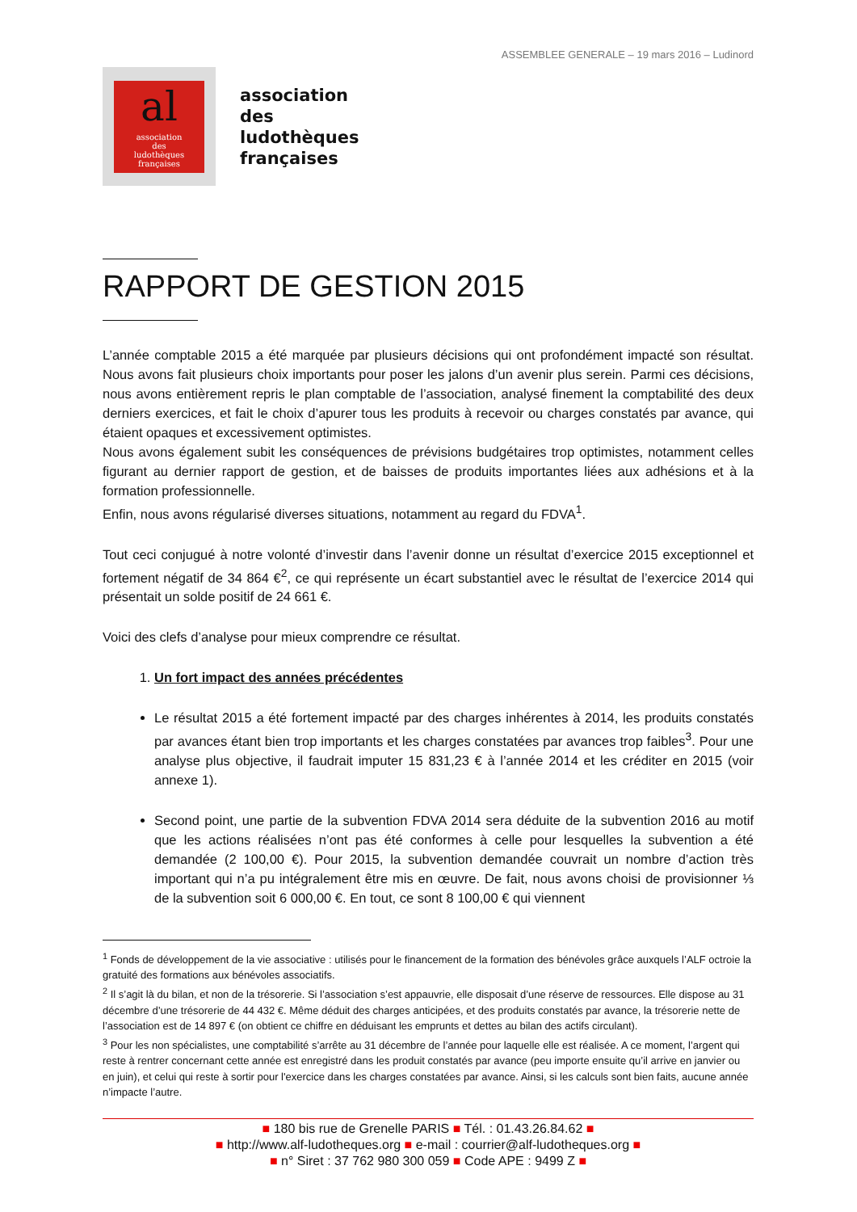ASSEMBLEE GENERALE – 19 mars 2016 – Ludinord
al
association
des
ludothèques
françaises
association
des
ludothèques
françaises
RAPPORT DE GESTION 2015
L’année comptable 2015 a été marquée par plusieurs décisions qui ont profondément impacté son résultat. Nous avons fait plusieurs choix importants pour poser les jalons d’un avenir plus serein. Parmi ces décisions, nous avons entièrement repris le plan comptable de l’association, analysé finement la comptabilité des deux derniers exercices, et fait le choix d’apurer tous les produits à recevoir ou charges constatés par avance, qui étaient opaques et excessivement optimistes.
Nous avons également subit les conséquences de prévisions budgétaires trop optimistes, notamment celles figurant au dernier rapport de gestion, et de baisses de produits importantes liées aux adhésions et à la formation professionnelle.
Enfin, nous avons régularisé diverses situations, notamment au regard du FDVA<sup>1</sup>.
Tout ceci conjugué à notre volonté d’investir dans l’avenir donne un résultat d’exercice 2015 exceptionnel et fortement négatif de 34 864 €<sup>2</sup>, ce qui représente un écart substantiel avec le résultat de l’exercice 2014 qui présentait un solde positif de 24 661 €.
Voici des clefs d’analyse pour mieux comprendre ce résultat.
1. Un fort impact des années précédentes
Le résultat 2015 a été fortement impacté par des charges inhérentes à 2014, les produits constatés par avances étant bien trop importants et les charges constatées par avances trop faibles<sup>3</sup>. Pour une analyse plus objective, il faudrait imputer 15 831,23 € à l’année 2014 et les créditer en 2015 (voir annexe 1).
Second point, une partie de la subvention FDVA 2014 sera déduite de la subvention 2016 au motif que les actions réalisées n’ont pas été conformes à celle pour lesquelles la subvention a été demandée (2 100,00 €). Pour 2015, la subvention demandée couvrait un nombre d’action très important qui n’a pu intégralement être mis en œuvre. De fait, nous avons choisi de provisionner ⅓ de la subvention soit 6 000,00 €. En tout, ce sont 8 100,00 € qui viennent
<sup>1</sup> Fonds de développement de la vie associative : utilisés pour le financement de la formation des bénévoles grâce auxquels l’ALF octroie la gratuité des formations aux bénévoles associatifs.
<sup>2</sup> Il s’agit là du bilan, et non de la trésorerie. Si l’association s’est appauvrie, elle disposait d’une réserve de ressources. Elle dispose au 31 décembre d’une trésorerie de 44 432 €. Même déduit des charges anticipées, et des produits constatés par avance, la trésorerie nette de l’association est de 14 897 € (on obtient ce chiffre en déduisant les emprunts et dettes au bilan des actifs circulant).
<sup>3</sup> Pour les non spécialistes, une comptabilité s’arrête au 31 décembre de l’année pour laquelle elle est réalisée. A ce moment, l’argent qui reste à rentrer concernant cette année est enregistré dans les produit constatés par avance (peu importe ensuite qu’il arrive en janvier ou en juin), et celui qui reste à sortir pour l'exercice dans les charges constatées par avance. Ainsi, si les calculs sont bien faits, aucune année n’impacte l’autre.
■ 180 bis rue de Grenelle PARIS ■ Tél. : 01.43.26.84.62 ■
■ http://www.alf-ludotheques.org ■ e-mail : courrier@alf-ludotheques.org ■
■ n° Siret : 37 762 980 300 059 ■ Code APE : 9499 Z ■